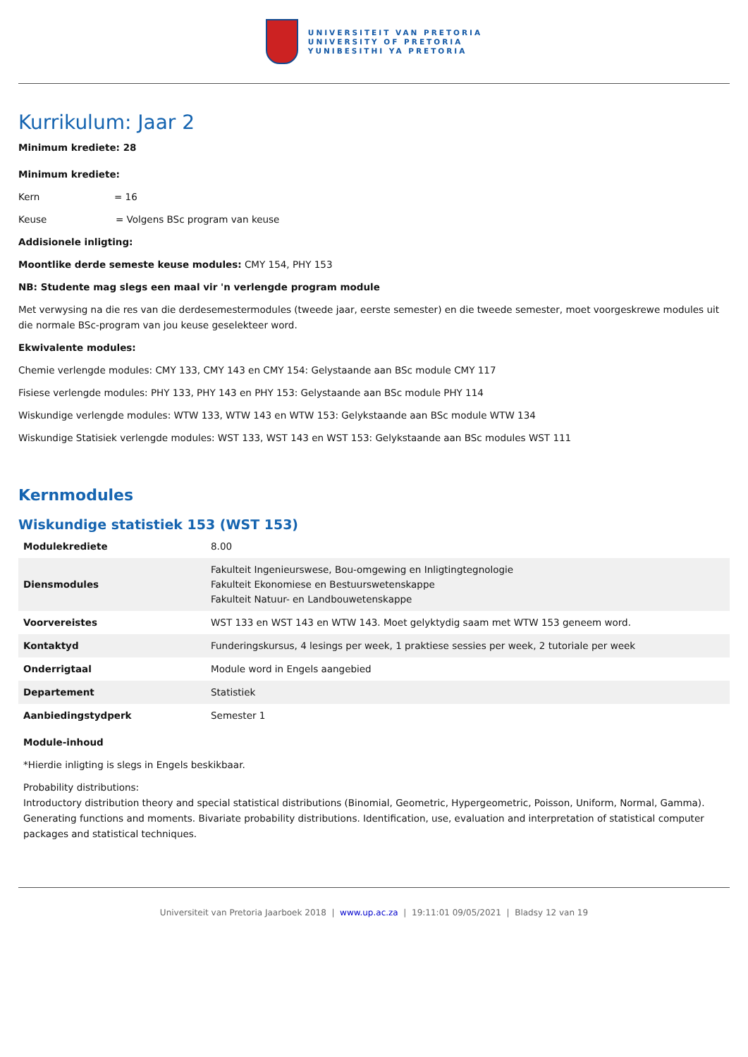UNIVERSITEIT VAN PRETORIA
UNIVERSITY OF PRETORIA
YUNIBESITHI YA PRETORIA
Kurrikulum: Jaar 2
Minimum krediete: 28
Minimum krediete:
Kern = 16
Keuse = Volgens BSc program van keuse
Addisionele inligting:
Moontlike derde semeste keuse modules: CMY 154, PHY 153
NB: Studente mag slegs een maal vir 'n verlengde program module
Met verwysing na die res van die derdesemestermodules (tweede jaar, eerste semester) en die tweede semester, moet voorgeskrewe modules uit die normale BSc-program van jou keuse geselekteer word.
Ekwivalente modules:
Chemie verlengde modules: CMY 133, CMY 143 en CMY 154: Gelystaande aan BSc module CMY 117
Fisiese verlengde modules: PHY 133, PHY 143 en PHY 153: Gelystaande aan BSc module PHY 114
Wiskundige verlengde modules: WTW 133, WTW 143 en WTW 153: Gelykstaande aan BSc module WTW 134
Wiskundige Statisiek verlengde modules: WST 133, WST 143 en WST 153: Gelykstaande aan BSc modules WST 111
Kernmodules
Wiskundige statistiek 153 (WST 153)
| Modulekrediete | 8.00 |
| Diensmodules | Fakulteit Ingenieurswese, Bou-omgewing en Inligtingtegnologie Fakulteit Ekonomiese en Bestuurswetenskappe Fakulteit Natuur- en Landbouwetenskappe |
| Voorvereistes | WST 133 en WST 143 en WTW 143. Moet gelyktydig saam met WTW 153 geneem word. |
| Kontaktyd | Funderingskursus, 4 lesings per week, 1 praktiese sessies per week, 2 tutoriale per week |
| Onderrigtaal | Module word in Engels aangebied |
| Departement | Statistiek |
| Aanbiedingstydperk | Semester 1 |
Module-inhoud
*Hierdie inligting is slegs in Engels beskikbaar.
Probability distributions:
Introductory distribution theory and special statistical distributions (Binomial, Geometric, Hypergeometric, Poisson, Uniform, Normal, Gamma). Generating functions and moments. Bivariate probability distributions. Identification, use, evaluation and interpretation of statistical computer packages and statistical techniques.
Universiteit van Pretoria Jaarboek 2018 | www.up.ac.za | 19:11:01 09/05/2021 | Bladsy 12 van 19